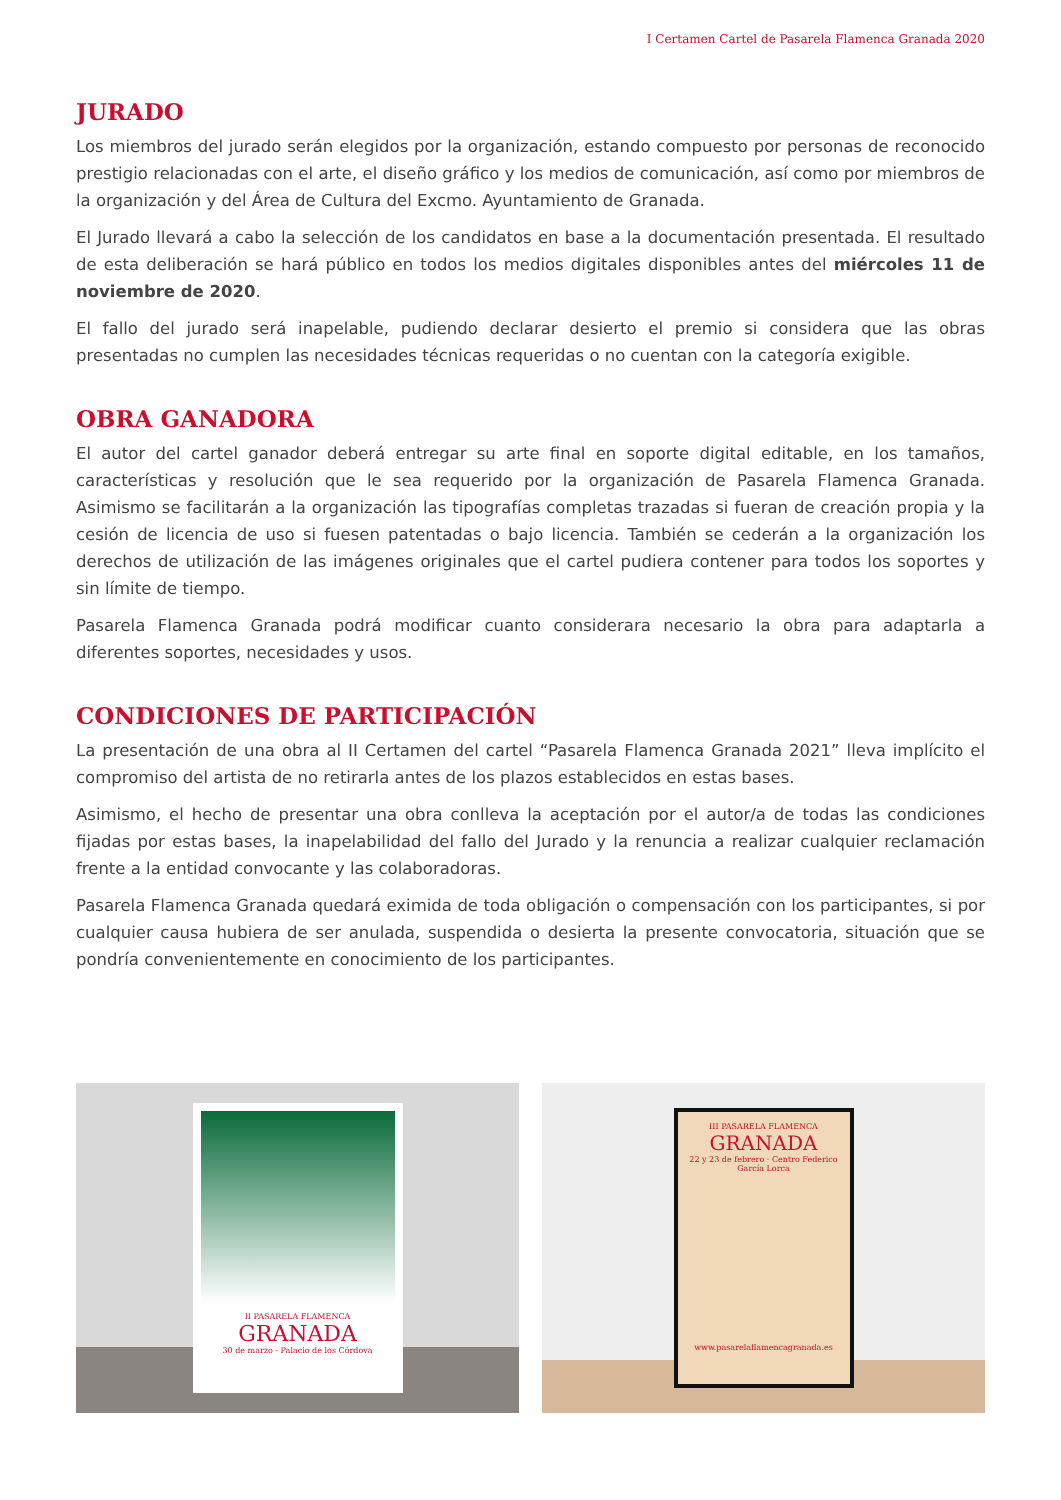I Certamen Cartel de Pasarela Flamenca Granada 2020
JURADO
Los miembros del jurado serán elegidos por la organización, estando compuesto por personas de reconocido prestigio relacionadas con el arte, el diseño gráfico y los medios de comunicación, así como por miembros de la organización y del Área de Cultura del Excmo. Ayuntamiento de Granada.
El Jurado llevará a cabo la selección de los candidatos en base a la documentación presentada. El resultado de esta deliberación se hará público en todos los medios digitales disponibles antes del miércoles 11 de noviembre de 2020.
El fallo del jurado será inapelable, pudiendo declarar desierto el premio si considera que las obras presentadas no cumplen las necesidades técnicas requeridas o no cuentan con la categoría exigible.
OBRA GANADORA
El autor del cartel ganador deberá entregar su arte final en soporte digital editable, en los tamaños, características y resolución que le sea requerido por la organización de Pasarela Flamenca Granada. Asimismo se facilitarán a la organización las tipografías completas trazadas si fueran de creación propia y la cesión de licencia de uso si fuesen patentadas o bajo licencia. También se cederán a la organización los derechos de utilización de las imágenes originales que el cartel pudiera contener para todos los soportes y sin límite de tiempo.
Pasarela Flamenca Granada podrá modificar cuanto considerara necesario la obra para adaptarla a diferentes soportes, necesidades y usos.
CONDICIONES DE PARTICIPACIÓN
La presentación de una obra al II Certamen del cartel “Pasarela Flamenca Granada 2021” lleva implícito el compromiso del artista de no retirarla antes de los plazos establecidos en estas bases.
Asimismo, el hecho de presentar una obra conlleva la aceptación por el autor/a de todas las condiciones fijadas por estas bases, la inapelabilidad del fallo del Jurado y la renuncia a realizar cualquier reclamación frente a la entidad convocante y las colaboradoras.
Pasarela Flamenca Granada quedará eximida de toda obligación o compensación con los participantes, si por cualquier causa hubiera de ser anulada, suspendida o desierta la presente convocatoria, situación que se pondría convenientemente en conocimiento de los participantes.
II PASARELA FLAMENCA
GRANADA
30 de marzo - Palacio de los Córdova
III PASARELA FLAMENCA
GRANADA
22 y 23 de febrero · Centro Federico García Lorca
www.pasarelaflamencagranada.es